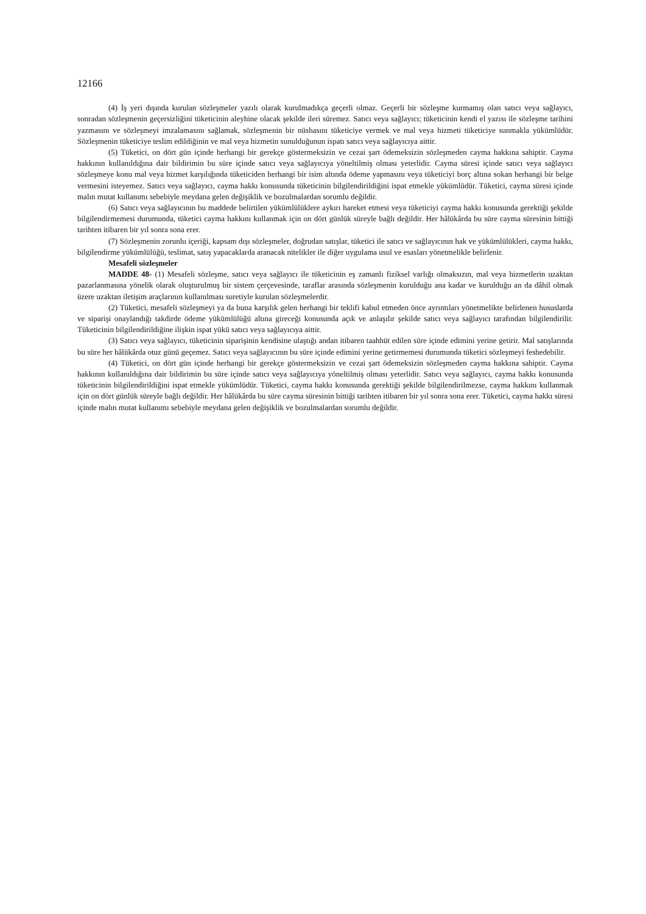12166
(4) İş yeri dışında kurulan sözleşmeler yazılı olarak kurulmadıkça geçerli olmaz. Geçerli bir sözleşme kurmamış olan satıcı veya sağlayıcı, sonradan sözleşmenin geçersizliğini tüketicinin aleyhine olacak şekilde ileri süremez. Satıcı veya sağlayıcı; tüketicinin kendi el yazısı ile sözleşme tarihini yazmasını ve sözleşmeyi imzalamasını sağlamak, sözleşmenin bir nüshasını tüketiciye vermek ve mal veya hizmeti tüketiciye sunmakla yükümlüdür. Sözleşmenin tüketiciye teslim edildiğinin ve mal veya hizmetin sunulduğunun ispatı satıcı veya sağlayıcıya aittir.
(5) Tüketici, on dört gün içinde herhangi bir gerekçe göstermeksizin ve cezai şart ödemeksizin sözleşmeden cayma hakkına sahiptir. Cayma hakkının kullanıldığına dair bildirimin bu süre içinde satıcı veya sağlayıcıya yöneltilmiş olması yeterlidir. Cayma süresi içinde satıcı veya sağlayıcı sözleşmeye konu mal veya hizmet karşılığında tüketiciden herhangi bir isim altında ödeme yapmasını veya tüketiciyi borç altına sokan herhangi bir belge vermesini isteyemez. Satıcı veya sağlayıcı, cayma hakkı konusunda tüketicinin bilgilendirildiğini ispat etmekle yükümlüdür. Tüketici, cayma süresi içinde malın mutat kullanımı sebebiyle meydana gelen değişiklik ve bozulmalardan sorumlu değildir.
(6) Satıcı veya sağlayıcının bu maddede belirtilen yükümlülüklere aykırı hareket etmesi veya tüketiciyi cayma hakkı konusunda gerektiği şekilde bilgilendirmemesi durumunda, tüketici cayma hakkını kullanmak için on dört günlük süreyle bağlı değildir. Her hâlükârda bu süre cayma süresinin bittiği tarihten itibaren bir yıl sonra sona erer.
(7) Sözleşmenin zorunlu içeriği, kapsam dışı sözleşmeler, doğrudan satışlar, tüketici ile satıcı ve sağlayıcının hak ve yükümlülükleri, cayma hakkı, bilgilendirme yükümlülüğü, teslimat, satış yapacaklarda aranacak nitelikler ile diğer uygulama usul ve esasları yönetmelikle belirlenir.
Mesafeli sözleşmeler
MADDE 48- (1) Mesafeli sözleşme, satıcı veya sağlayıcı ile tüketicinin eş zamanlı fiziksel varlığı olmaksızın, mal veya hizmetlerin uzaktan pazarlanmasına yönelik olarak oluşturulmuş bir sistem çerçevesinde, taraflar arasında sözleşmenin kurulduğu ana kadar ve kurulduğu an da dâhil olmak üzere uzaktan iletişim araçlarının kullanılması suretiyle kurulan sözleşmelerdir.
(2) Tüketici, mesafeli sözleşmeyi ya da buna karşılık gelen herhangi bir teklifi kabul etmeden önce ayrıntıları yönetmelikte belirlenen hususlarda ve siparişi onaylandığı takdirde ödeme yükümlülüğü altına gireceği konusunda açık ve anlaşılır şekilde satıcı veya sağlayıcı tarafından bilgilendirilir. Tüketicinin bilgilendirildiğine ilişkin ispat yükü satıcı veya sağlayıcıya aittir.
(3) Satıcı veya sağlayıcı, tüketicinin siparişinin kendisine ulaştığı andan itibaren taahhüt edilen süre içinde edimini yerine getirir. Mal satışlarında bu süre her hâlükârda otuz günü geçemez. Satıcı veya sağlayıcının bu süre içinde edimini yerine getirmemesi durumunda tüketici sözleşmeyi feshedebilir.
(4) Tüketici, on dört gün içinde herhangi bir gerekçe göstermeksizin ve cezai şart ödemeksizin sözleşmeden cayma hakkına sahiptir. Cayma hakkının kullanıldığına dair bildirimin bu süre içinde satıcı veya sağlayıcıya yöneltilmiş olması yeterlidir. Satıcı veya sağlayıcı, cayma hakkı konusunda tüketicinin bilgilendirildiğini ispat etmekle yükümlüdür. Tüketici, cayma hakkı konusunda gerektiği şekilde bilgilendirilmezse, cayma hakkını kullanmak için on dört günlük süreyle bağlı değildir. Her hâlükârda bu süre cayma süresinin bittiği tarihten itibaren bir yıl sonra sona erer. Tüketici, cayma hakkı süresi içinde malın mutat kullanımı sebebiyle meydana gelen değişiklik ve bozulmalardan sorumlu değildir.